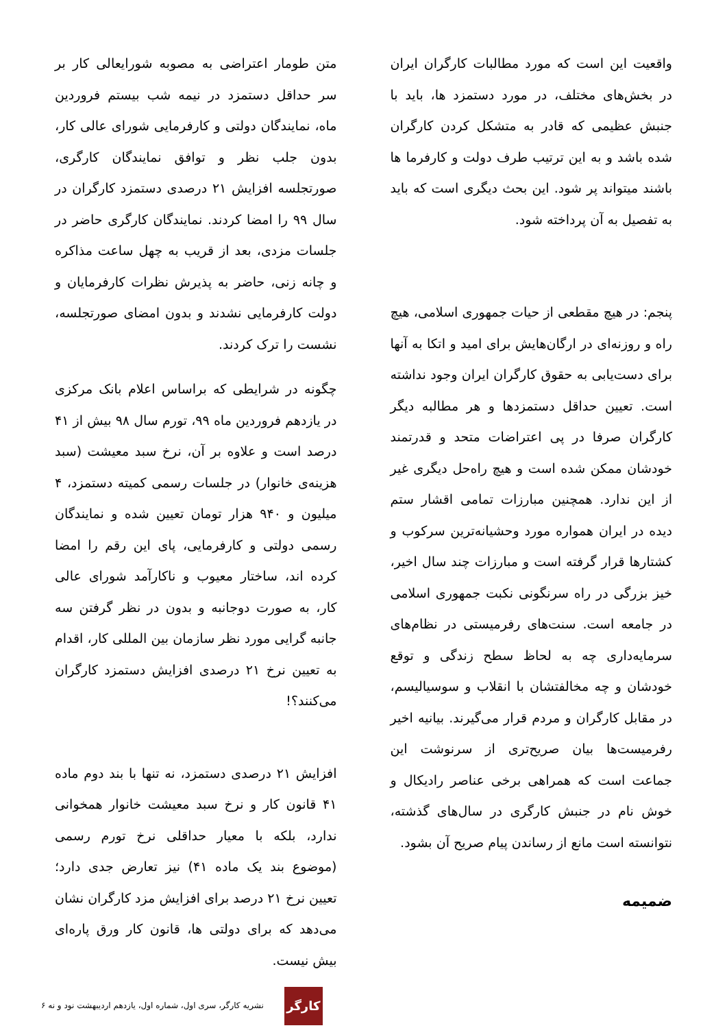واقعیت این است که مورد مطالبات کارگران ایران در بخش‌های مختلف، در مورد دستمزد ها، باید با جنبش عظیمی که قادر به متشکل کردن کارگران شده باشد و به این ترتیب طرف دولت و کارفرما ها باشند میتواند پر شود. این بحث دیگری است که باید به تفصیل به آن پرداخته شود.
پنجم: در هیچ مقطعی از حیات جمهوری اسلامی، هیچ راه و روزنه‌ای در ارگان‌هایش برای امید و اتکا به آنها برای دست‌یابی به حقوق کارگران ایران وجود نداشته است. تعیین حداقل دستمزدها و هر مطالبه دیگر کارگران صرفا در پی اعتراضات متحد و قدرتمند خودشان ممکن شده است و هیچ راه‌حل دیگری غیر از این ندارد. همچنین مبارزات تمامی اقشار ستم دیده در ایران همواره مورد وحشیانه‌ترین سرکوب و کشتارها قرار گرفته است و مبارزات چند سال اخیر، خیز بزرگی در راه سرنگونی نکبت جمهوری اسلامی در جامعه است. سنت‌های رفرمیستی در نظام‌های سرمایه‌داری چه به لحاظ سطح زندگی و توقع خودشان و چه مخالفتشان با انقلاب و سوسیالیسم، در مقابل کارگران و مردم قرار می‌گیرند. بیانیه اخیر رفرمیست‌ها بیان صریح‌تری از سرنوشت این جماعت است که همراهی برخی عناصر رادیکال و خوش نام در جنبش کارگری در سال‌های گذشته، نتوانسته است مانع از رساندن پیام صریح آن بشود.
ضمیمه
متن طومار اعتراضی به مصوبه شورایعالی کار بر سر حداقل دستمزد در نیمه شب بیستم فروردین ماه، نمایندگان دولتی و کارفرمایی شورای عالی کار، بدون جلب نظر و توافق نمایندگان کارگری، صورتجلسه افزایش ۲۱ درصدی دستمزد کارگران در سال ۹۹ را امضا کردند. نمایندگان کارگری حاضر در جلسات مزدی، بعد از قریب به چهل ساعت مذاکره و چانه زنی، حاضر به پذیرش نظرات کارفرمایان و دولت کارفرمایی نشدند و بدون امضای صورتجلسه، نشست را ترک کردند.
چگونه در شرایطی که براساس اعلام بانک مرکزی در یازدهم فروردین ماه ۹۹، تورم سال ۹۸ بیش از ۴۱ درصد است و علاوه بر آن، نرخ سبد معیشت (سبد هزینه‌ی خانوار) در جلسات رسمی کمیته دستمزد، ۴ میلیون و ۹۴۰ هزار تومان تعیین شده و نمایندگان رسمی دولتی و کارفرمایی، پای این رقم را امضا کرده اند، ساختار معیوب و ناکارآمد شورای عالی کار، به صورت دوجانبه و بدون در نظر گرفتن سه جانبه گرایی مورد نظر سازمان بین المللی کار، اقدام به تعیین نرخ ۲۱ درصدی افزایش دستمزد کارگران می‌کنند؟!
افزایش ۲۱ درصدی دستمزد، نه تنها با بند دوم ماده ۴۱ قانون کار و نرخ سبد معیشت خانوار همخوانی ندارد، بلکه با معیار حداقلی نرخ تورم رسمی (موضوع بند یک ماده ۴۱) نیز تعارض جدی دارد؛ تعیین نرخ ۲۱ درصد برای افزایش مزد کارگران نشان می‌دهد که برای دولتی ها، قانون کار ورق پاره‌ای بیش نیست.
۶ نشریه کارگر، سری اول، شماره اول، یازدهم اردیبهشت نود و نه
کارگر